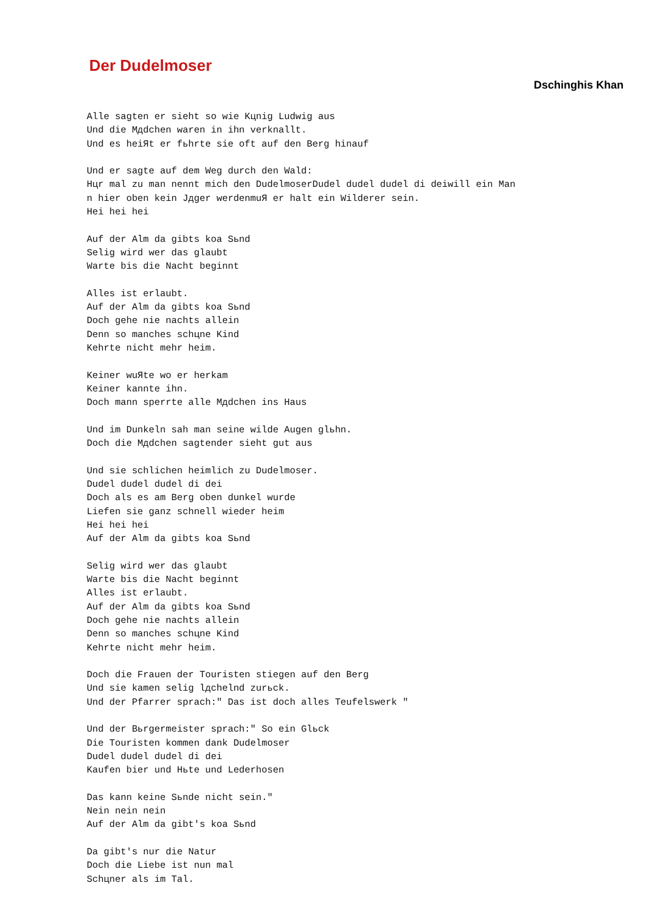Der Dudelmoser
Dschinghis Khan
Alle sagten er sieht so wie Kцnig Ludwig aus
Und die Mдdchen waren in ihn verknallt.
Und es heiЯt er fьhrte sie oft auf den Berg hinauf

Und er sagte auf dem Weg durch den Wald:
Hцr mal zu man nennt mich den DudelmoserDudel dudel dudel di deiwill ein Man
n hier oben kein Jдger werdenmuЯ er halt ein Wilderer sein.
Hei hei hei

Auf der Alm da gibts koa Sьnd
Selig wird wer das glaubt
Warte bis die Nacht beginnt

Alles ist erlaubt.
Auf der Alm da gibts koa Sьnd
Doch gehe nie nachts allein
Denn so manches schцne Kind
Kehrte nicht mehr heim.

Keiner wuЯte wo er herkam
Keiner kannte ihn.
Doch mann sperrte alle Mдdchen ins Haus

Und im Dunkeln sah man seine wilde Augen glьhn.
Doch die Mдdchen sagtender sieht gut aus

Und sie schlichen heimlich zu Dudelmoser.
Dudel dudel dudel di dei
Doch als es am Berg oben dunkel wurde
Liefen sie ganz schnell wieder heim
Hei hei hei
Auf der Alm da gibts koa Sьnd

Selig wird wer das glaubt
Warte bis die Nacht beginnt
Alles ist erlaubt.
Auf der Alm da gibts koa Sьnd
Doch gehe nie nachts allein
Denn so manches schцne Kind
Kehrte nicht mehr heim.

Doch die Frauen der Touristen stiegen auf den Berg
Und sie kamen selig lдchelnd zurьck.
Und der Pfarrer sprach:" Das ist doch alles Teufelswerk "

Und der Bьrgermeister sprach:" So ein Glьck
Die Touristen kommen dank Dudelmoser
Dudel dudel dudel di dei
Kaufen bier und Hьte und Lederhosen

Das kann keine Sьnde nicht sein."
Nein nein nein
Auf der Alm da gibt's koa Sьnd

Da gibt's nur die Natur
Doch die Liebe ist nun mal
Schцner als im Tal.